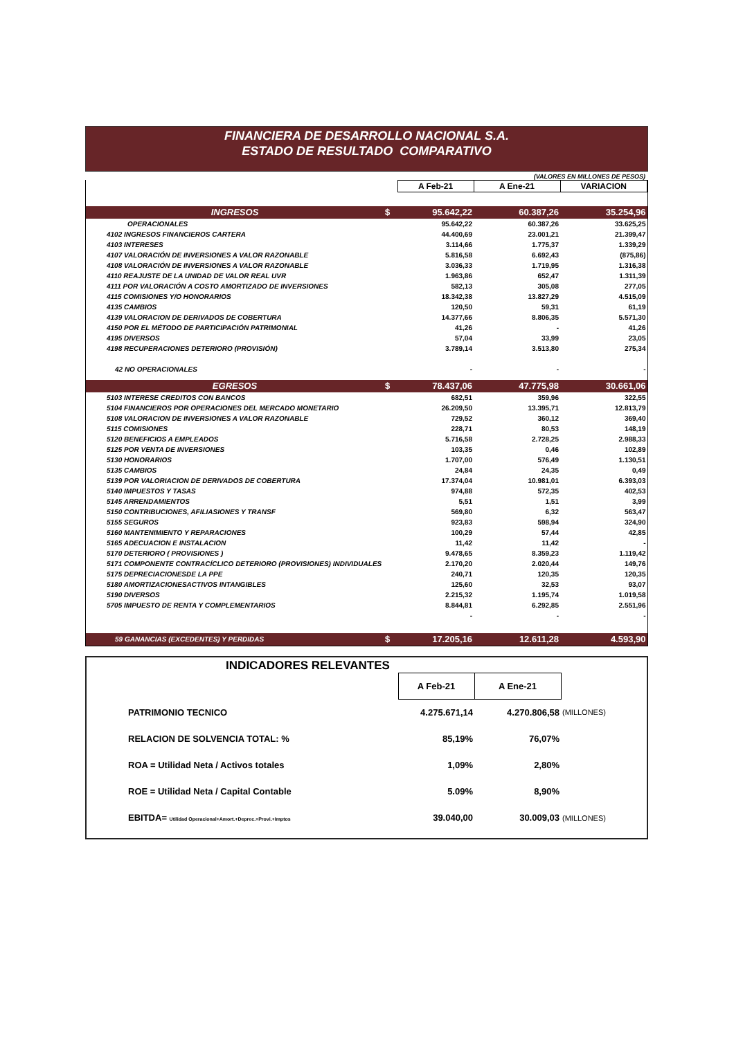FINANCIERA DE DESARROLLO NACIONAL S.A.
ESTADO DE RESULTADO COMPARATIVO
(VALORES EN MILLONES DE PESOS)
| | | A Feb-21 | A Ene-21 | VARIACION |
| INGRESOS | $ | 95.642,22 | 60.387,26 | 35.254,96 |
| OPERACIONALES | | 95.642,22 | 60.387,26 | 33.625,25 |
| 4102 INGRESOS FINANCIEROS CARTERA | | 44.400,69 | 23.001,21 | 21.399,47 |
| 4103 INTERESES | | 3.114,66 | 1.775,37 | 1.339,29 |
| 4107 VALORACIÓN DE INVERSIONES A VALOR RAZONABLE | | 5.816,58 | 6.692,43 | (875,86) |
| 4108 VALORACIÓN DE INVERSIONES A VALOR RAZONABLE | | 3.036,33 | 1.719,95 | 1.316,38 |
| 4110 REAJUSTE DE LA UNIDAD DE VALOR REAL UVR | | 1.963,86 | 652,47 | 1.311,39 |
| 4111 POR VALORACIÓN A COSTO AMORTIZADO DE INVERSIONES | | 582,13 | 305,08 | 277,05 |
| 4115 COMISIONES Y/O HONORARIOS | | 18.342,38 | 13.827,29 | 4.515,09 |
| 4135 CAMBIOS | | 120,50 | 59,31 | 61,19 |
| 4139 VALORACION DE DERIVADOS DE COBERTURA | | 14.377,66 | 8.806,35 | 5.571,30 |
| 4150 POR EL MÉTODO DE PARTICIPACIÓN PATRIMONIAL | | 41,26 | - | 41,26 |
| 4195 DIVERSOS | | 57,04 | 33,99 | 23,05 |
| 4198 RECUPERACIONES DETERIORO (PROVISIÓN) | | 3.789,14 | 3.513,80 | 275,34 |
| 42 NO OPERACIONALES | | - | - | - |
| EGRESOS | $ | 78.437,06 | 47.775,98 | 30.661,06 |
| 5103 INTERESE CREDITOS CON BANCOS | | 682,51 | 359,96 | 322,55 |
| 5104 FINANCIEROS POR OPERACIONES DEL MERCADO MONETARIO | | 26.209,50 | 13.395,71 | 12.813,79 |
| 5108 VALORACION DE INVERSIONES A VALOR RAZONABLE | | 729,52 | 360,12 | 369,40 |
| 5115 COMISIONES | | 228,71 | 80,53 | 148,19 |
| 5120 BENEFICIOS A EMPLEADOS | | 5.716,58 | 2.728,25 | 2.988,33 |
| 5125 POR VENTA DE INVERSIONES | | 103,35 | 0,46 | 102,89 |
| 5130 HONORARIOS | | 1.707,00 | 576,49 | 1.130,51 |
| 5135 CAMBIOS | | 24,84 | 24,35 | 0,49 |
| 5139 POR VALORIACION DE DERIVADOS DE COBERTURA | | 17.374,04 | 10.981,01 | 6.393,03 |
| 5140 IMPUESTOS Y TASAS | | 974,88 | 572,35 | 402,53 |
| 5145 ARRENDAMIENTOS | | 5,51 | 1,51 | 3,99 |
| 5150 CONTRIBUCIONES, AFILIASIONES Y TRANSF | | 569,80 | 6,32 | 563,47 |
| 5155 SEGUROS | | 923,83 | 598,94 | 324,90 |
| 5160 MANTENIMIENTO Y REPARACIONES | | 100,29 | 57,44 | 42,85 |
| 5165 ADECUACION E INSTALACION | | 11,42 | 11,42 | - |
| 5170 DETERIORO ( PROVISIONES ) | | 9.478,65 | 8.359,23 | 1.119,42 |
| 5171 COMPONENTE CONTRACÍCLICO DETERIORO (PROVISIONES) INDIVIDUALES | | 2.170,20 | 2.020,44 | 149,76 |
| 5175 DEPRECIACIONESDE LA PPE | | 240,71 | 120,35 | 120,35 |
| 5180 AMORTIZACIONESACTIVOS INTANGIBLES | | 125,60 | 32,53 | 93,07 |
| 5190 DIVERSOS | | 2.215,32 | 1.195,74 | 1.019,58 |
| 5705 IMPUESTO DE RENTA Y COMPLEMENTARIOS | | 8.844,81 | 6.292,85 | 2.551,96 |
| | | - | - | - |
| 59 GANANCIAS (EXCEDENTES) Y PERDIDAS | $ | 17.205,16 | 12.611,28 | 4.593,90 |
INDICADORES RELEVANTES
| | A Feb-21 | A Ene-21 | |
| PATRIMONIO TECNICO | 4.275.671,14 | 4.270.806,58 | (MILLONES) |
| RELACION DE SOLVENCIA TOTAL: % | 85,19% | 76,07% | |
| ROA = Utilidad Neta / Activos totales | 1,09% | 2,80% | |
| ROE = Utilidad Neta / Capital Contable | 5.09% | 8,90% | |
| EBITDA= Utilidad Operacional+Amort.+Deprec.+Provi.+Imptos | 39.040,00 | 30.009,03 | (MILLONES) |